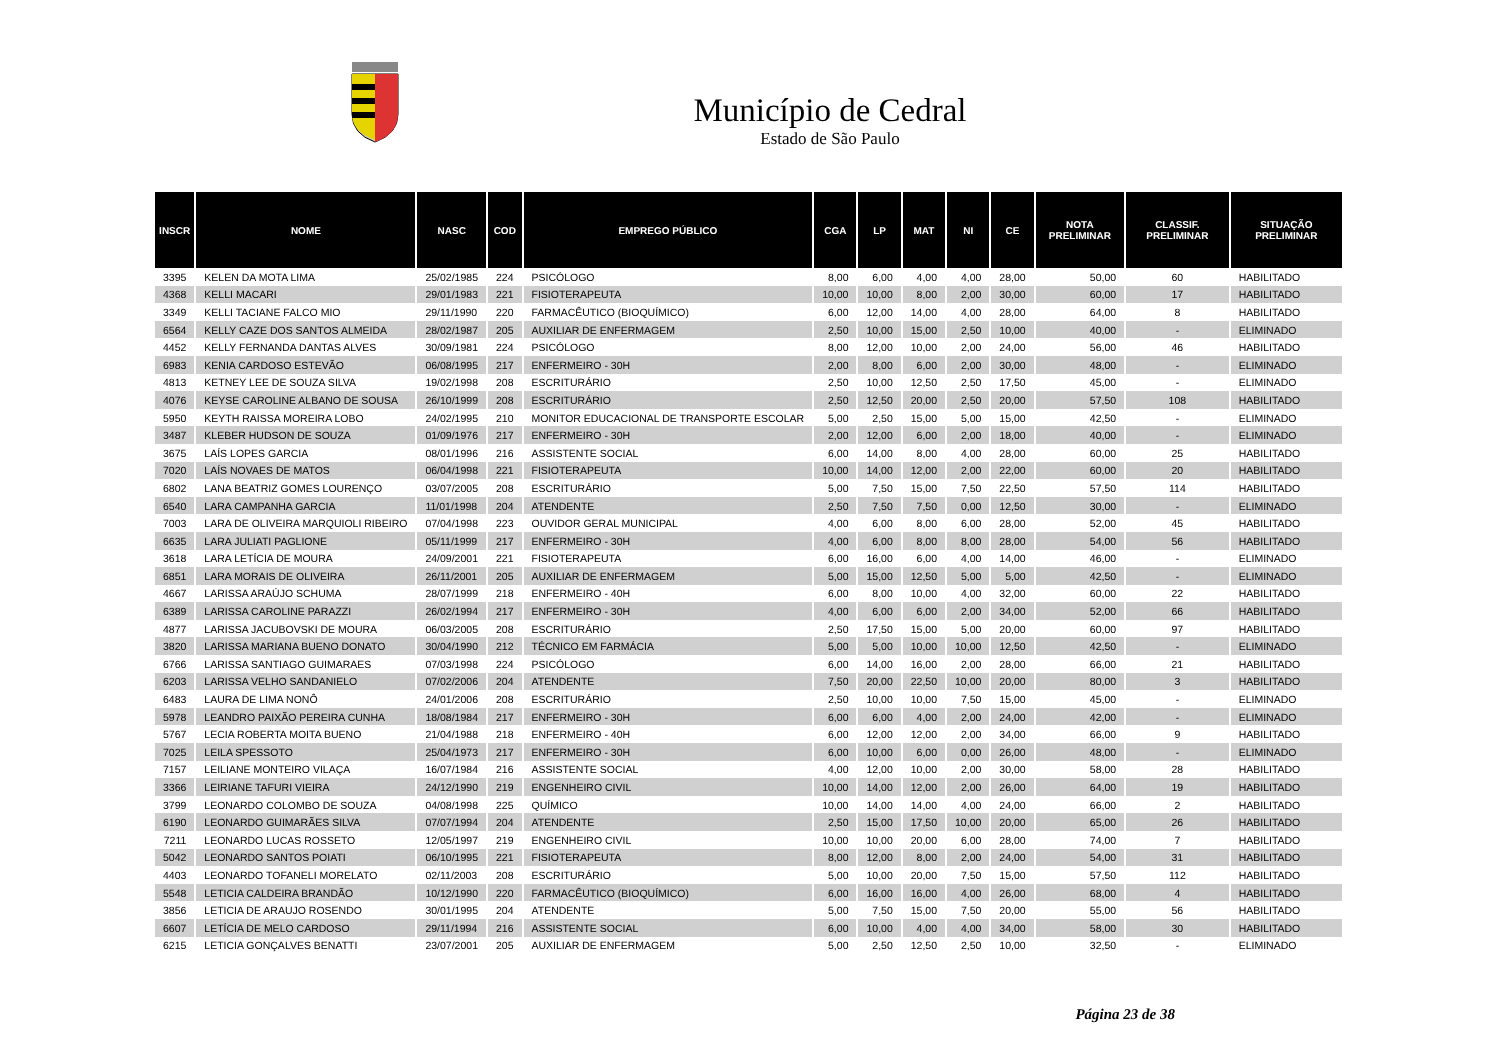Município de Cedral
Estado de São Paulo
| INSCR | NOME | NASC | COD | EMPREGO PÚBLICO | CGA | LP | MAT | NI | CE | NOTA PRELIMINAR | CLASSIF. PRELIMINAR | SITUAÇÃO PRELIMINAR |
| --- | --- | --- | --- | --- | --- | --- | --- | --- | --- | --- | --- | --- |
| 3395 | KELEN DA MOTA LIMA | 25/02/1985 | 224 | PSICÓLOGO | 8,00 | 6,00 | 4,00 | 4,00 | 28,00 | 50,00 | 60 | HABILITADO |
| 4368 | KELLI MACARI | 29/01/1983 | 221 | FISIOTERAPEUTA | 10,00 | 10,00 | 8,00 | 2,00 | 30,00 | 60,00 | 17 | HABILITADO |
| 3349 | KELLI TACIANE FALCO MIO | 29/11/1990 | 220 | FARMACÊUTICO (BIOQUÍMICO) | 6,00 | 12,00 | 14,00 | 4,00 | 28,00 | 64,00 | 8 | HABILITADO |
| 6564 | KELLY CAZE DOS SANTOS ALMEIDA | 28/02/1987 | 205 | AUXILIAR DE ENFERMAGEM | 2,50 | 10,00 | 15,00 | 2,50 | 10,00 | 40,00 | - | ELIMINADO |
| 4452 | KELLY FERNANDA DANTAS ALVES | 30/09/1981 | 224 | PSICÓLOGO | 8,00 | 12,00 | 10,00 | 2,00 | 24,00 | 56,00 | 46 | HABILITADO |
| 6983 | KENIA CARDOSO ESTEVÃO | 06/08/1995 | 217 | ENFERMEIRO - 30H | 2,00 | 8,00 | 6,00 | 2,00 | 30,00 | 48,00 | - | ELIMINADO |
| 4813 | KETNEY LEE DE SOUZA SILVA | 19/02/1998 | 208 | ESCRITURÁRIO | 2,50 | 10,00 | 12,50 | 2,50 | 17,50 | 45,00 | - | ELIMINADO |
| 4076 | KEYSE CAROLINE ALBANO DE SOUSA | 26/10/1999 | 208 | ESCRITURÁRIO | 2,50 | 12,50 | 20,00 | 2,50 | 20,00 | 57,50 | 108 | HABILITADO |
| 5950 | KEYTH RAISSA MOREIRA LOBO | 24/02/1995 | 210 | MONITOR EDUCACIONAL DE TRANSPORTE ESCOLAR | 5,00 | 2,50 | 15,00 | 5,00 | 15,00 | 42,50 | - | ELIMINADO |
| 3487 | KLEBER HUDSON DE SOUZA | 01/09/1976 | 217 | ENFERMEIRO - 30H | 2,00 | 12,00 | 6,00 | 2,00 | 18,00 | 40,00 | - | ELIMINADO |
| 3675 | LAÍS LOPES GARCIA | 08/01/1996 | 216 | ASSISTENTE SOCIAL | 6,00 | 14,00 | 8,00 | 4,00 | 28,00 | 60,00 | 25 | HABILITADO |
| 7020 | LAÍS NOVAES DE MATOS | 06/04/1998 | 221 | FISIOTERAPEUTA | 10,00 | 14,00 | 12,00 | 2,00 | 22,00 | 60,00 | 20 | HABILITADO |
| 6802 | LANA BEATRIZ GOMES LOURENÇO | 03/07/2005 | 208 | ESCRITURÁRIO | 5,00 | 7,50 | 15,00 | 7,50 | 22,50 | 57,50 | 114 | HABILITADO |
| 6540 | LARA CAMPANHA GARCIA | 11/01/1998 | 204 | ATENDENTE | 2,50 | 7,50 | 7,50 | 0,00 | 12,50 | 30,00 | - | ELIMINADO |
| 7003 | LARA DE OLIVEIRA MARQUIOLI RIBEIRO | 07/04/1998 | 223 | OUVIDOR GERAL MUNICIPAL | 4,00 | 6,00 | 8,00 | 6,00 | 28,00 | 52,00 | 45 | HABILITADO |
| 6635 | LARA JULIATI PAGLIONE | 05/11/1999 | 217 | ENFERMEIRO - 30H | 4,00 | 6,00 | 8,00 | 8,00 | 28,00 | 54,00 | 56 | HABILITADO |
| 3618 | LARA LETÍCIA DE MOURA | 24/09/2001 | 221 | FISIOTERAPEUTA | 6,00 | 16,00 | 6,00 | 4,00 | 14,00 | 46,00 | - | ELIMINADO |
| 6851 | LARA MORAIS DE OLIVEIRA | 26/11/2001 | 205 | AUXILIAR DE ENFERMAGEM | 5,00 | 15,00 | 12,50 | 5,00 | 5,00 | 42,50 | - | ELIMINADO |
| 4667 | LARISSA ARAÚJO SCHUMA | 28/07/1999 | 218 | ENFERMEIRO - 40H | 6,00 | 8,00 | 10,00 | 4,00 | 32,00 | 60,00 | 22 | HABILITADO |
| 6389 | LARISSA CAROLINE PARAZZI | 26/02/1994 | 217 | ENFERMEIRO - 30H | 4,00 | 6,00 | 6,00 | 2,00 | 34,00 | 52,00 | 66 | HABILITADO |
| 4877 | LARISSA JACUBOVSKI DE MOURA | 06/03/2005 | 208 | ESCRITURÁRIO | 2,50 | 17,50 | 15,00 | 5,00 | 20,00 | 60,00 | 97 | HABILITADO |
| 3820 | LARISSA MARIANA BUENO DONATO | 30/04/1990 | 212 | TÉCNICO EM FARMÁCIA | 5,00 | 5,00 | 10,00 | 10,00 | 12,50 | 42,50 | - | ELIMINADO |
| 6766 | LARISSA SANTIAGO GUIMARAES | 07/03/1998 | 224 | PSICÓLOGO | 6,00 | 14,00 | 16,00 | 2,00 | 28,00 | 66,00 | 21 | HABILITADO |
| 6203 | LARISSA VELHO SANDANIELO | 07/02/2006 | 204 | ATENDENTE | 7,50 | 20,00 | 22,50 | 10,00 | 20,00 | 80,00 | 3 | HABILITADO |
| 6483 | LAURA DE LIMA NONÔ | 24/01/2006 | 208 | ESCRITURÁRIO | 2,50 | 10,00 | 10,00 | 7,50 | 15,00 | 45,00 | - | ELIMINADO |
| 5978 | LEANDRO PAIXÃO PEREIRA CUNHA | 18/08/1984 | 217 | ENFERMEIRO - 30H | 6,00 | 6,00 | 4,00 | 2,00 | 24,00 | 42,00 | - | ELIMINADO |
| 5767 | LECIA ROBERTA MOITA BUENO | 21/04/1988 | 218 | ENFERMEIRO - 40H | 6,00 | 12,00 | 12,00 | 2,00 | 34,00 | 66,00 | 9 | HABILITADO |
| 7025 | LEILA SPESSOTO | 25/04/1973 | 217 | ENFERMEIRO - 30H | 6,00 | 10,00 | 6,00 | 0,00 | 26,00 | 48,00 | - | ELIMINADO |
| 7157 | LEILIANE MONTEIRO VILAÇA | 16/07/1984 | 216 | ASSISTENTE SOCIAL | 4,00 | 12,00 | 10,00 | 2,00 | 30,00 | 58,00 | 28 | HABILITADO |
| 3366 | LEIRIANE TAFURI VIEIRA | 24/12/1990 | 219 | ENGENHEIRO CIVIL | 10,00 | 14,00 | 12,00 | 2,00 | 26,00 | 64,00 | 19 | HABILITADO |
| 3799 | LEONARDO COLOMBO DE SOUZA | 04/08/1998 | 225 | QUÍMICO | 10,00 | 14,00 | 14,00 | 4,00 | 24,00 | 66,00 | 2 | HABILITADO |
| 6190 | LEONARDO GUIMARÃES SILVA | 07/07/1994 | 204 | ATENDENTE | 2,50 | 15,00 | 17,50 | 10,00 | 20,00 | 65,00 | 26 | HABILITADO |
| 7211 | LEONARDO LUCAS ROSSETO | 12/05/1997 | 219 | ENGENHEIRO CIVIL | 10,00 | 10,00 | 20,00 | 6,00 | 28,00 | 74,00 | 7 | HABILITADO |
| 5042 | LEONARDO SANTOS POIATI | 06/10/1995 | 221 | FISIOTERAPEUTA | 8,00 | 12,00 | 8,00 | 2,00 | 24,00 | 54,00 | 31 | HABILITADO |
| 4403 | LEONARDO TOFANELI MORELATO | 02/11/2003 | 208 | ESCRITURÁRIO | 5,00 | 10,00 | 20,00 | 7,50 | 15,00 | 57,50 | 112 | HABILITADO |
| 5548 | LETICIA CALDEIRA BRANDÃO | 10/12/1990 | 220 | FARMACÊUTICO (BIOQUÍMICO) | 6,00 | 16,00 | 16,00 | 4,00 | 26,00 | 68,00 | 4 | HABILITADO |
| 3856 | LETICIA DE ARAUJO ROSENDO | 30/01/1995 | 204 | ATENDENTE | 5,00 | 7,50 | 15,00 | 7,50 | 20,00 | 55,00 | 56 | HABILITADO |
| 6607 | LETÍCIA DE MELO CARDOSO | 29/11/1994 | 216 | ASSISTENTE SOCIAL | 6,00 | 10,00 | 4,00 | 4,00 | 34,00 | 58,00 | 30 | HABILITADO |
| 6215 | LETICIA GONÇALVES BENATTI | 23/07/2001 | 205 | AUXILIAR DE ENFERMAGEM | 5,00 | 2,50 | 12,50 | 2,50 | 10,00 | 32,50 | - | ELIMINADO |
Página 23 de 38